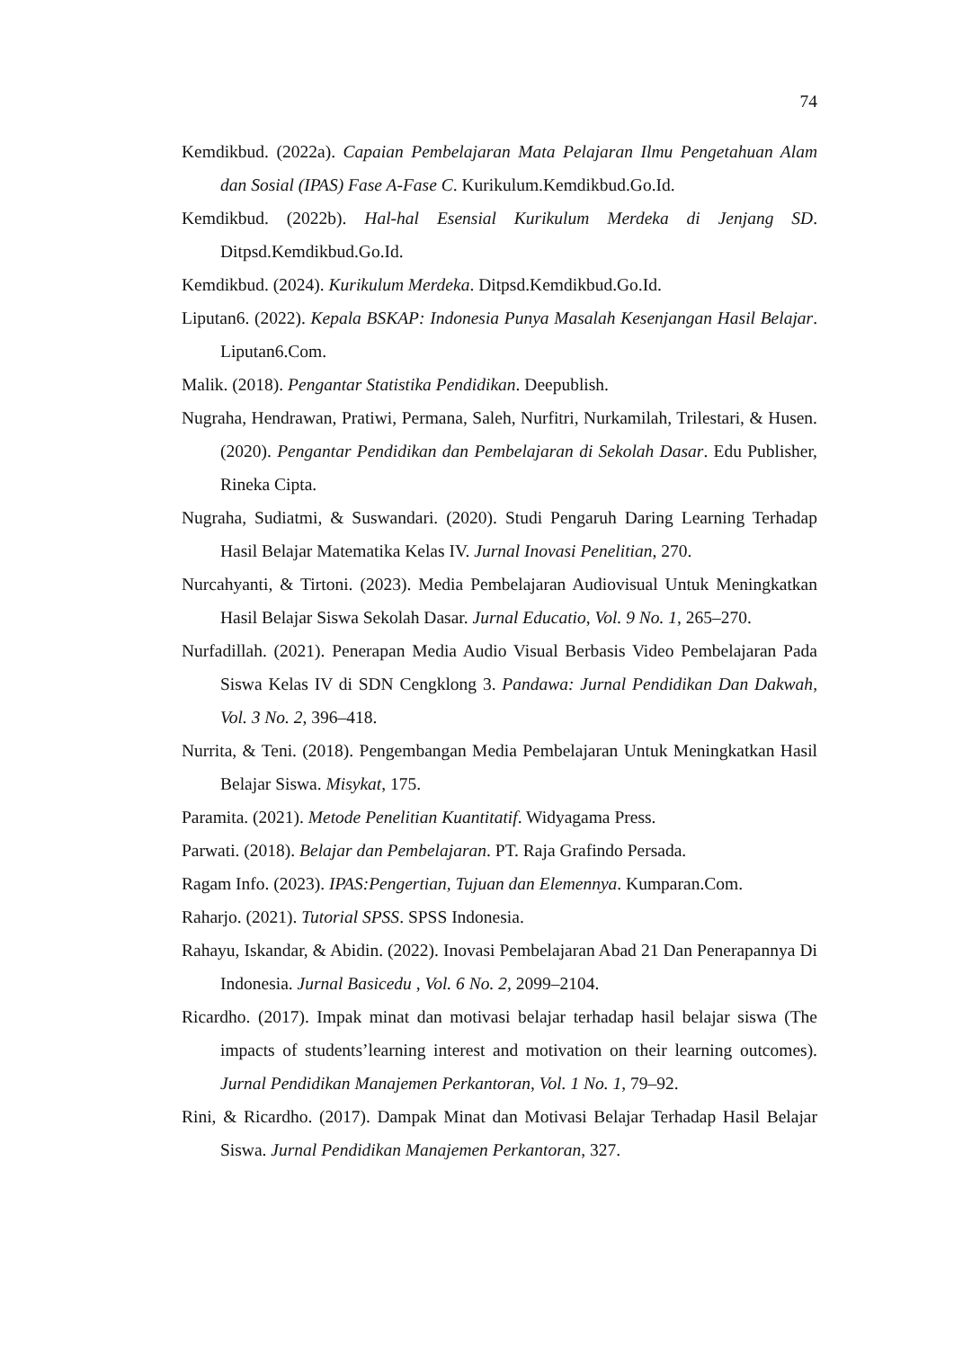74
Kemdikbud. (2022a). Capaian Pembelajaran Mata Pelajaran Ilmu Pengetahuan Alam dan Sosial (IPAS) Fase A-Fase C. Kurikulum.Kemdikbud.Go.Id.
Kemdikbud. (2022b). Hal-hal Esensial Kurikulum Merdeka di Jenjang SD. Ditpsd.Kemdikbud.Go.Id.
Kemdikbud. (2024). Kurikulum Merdeka. Ditpsd.Kemdikbud.Go.Id.
Liputan6. (2022). Kepala BSKAP: Indonesia Punya Masalah Kesenjangan Hasil Belajar. Liputan6.Com.
Malik. (2018). Pengantar Statistika Pendidikan. Deepublish.
Nugraha, Hendrawan, Pratiwi, Permana, Saleh, Nurfitri, Nurkamilah, Trilestari, & Husen. (2020). Pengantar Pendidikan dan Pembelajaran di Sekolah Dasar. Edu Publisher, Rineka Cipta.
Nugraha, Sudiatmi, & Suswandari. (2020). Studi Pengaruh Daring Learning Terhadap Hasil Belajar Matematika Kelas IV. Jurnal Inovasi Penelitian, 270.
Nurcahyanti, & Tirtoni. (2023). Media Pembelajaran Audiovisual Untuk Meningkatkan Hasil Belajar Siswa Sekolah Dasar. Jurnal Educatio, Vol. 9 No. 1, 265–270.
Nurfadillah. (2021). Penerapan Media Audio Visual Berbasis Video Pembelajaran Pada Siswa Kelas IV di SDN Cengklong 3. Pandawa: Jurnal Pendidikan Dan Dakwah, Vol. 3 No. 2, 396–418.
Nurrita, & Teni. (2018). Pengembangan Media Pembelajaran Untuk Meningkatkan Hasil Belajar Siswa. Misykat, 175.
Paramita. (2021). Metode Penelitian Kuantitatif. Widyagama Press.
Parwati. (2018). Belajar dan Pembelajaran. PT. Raja Grafindo Persada.
Ragam Info. (2023). IPAS:Pengertian, Tujuan dan Elemennya. Kumparan.Com.
Raharjo. (2021). Tutorial SPSS. SPSS Indonesia.
Rahayu, Iskandar, & Abidin. (2022). Inovasi Pembelajaran Abad 21 Dan Penerapannya Di Indonesia. Jurnal Basicedu , Vol. 6 No. 2, 2099–2104.
Ricardho. (2017). Impak minat dan motivasi belajar terhadap hasil belajar siswa (The impacts of students’learning interest and motivation on their learning outcomes). Jurnal Pendidikan Manajemen Perkantoran, Vol. 1 No. 1, 79–92.
Rini, & Ricardho. (2017). Dampak Minat dan Motivasi Belajar Terhadap Hasil Belajar Siswa. Jurnal Pendidikan Manajemen Perkantoran, 327.